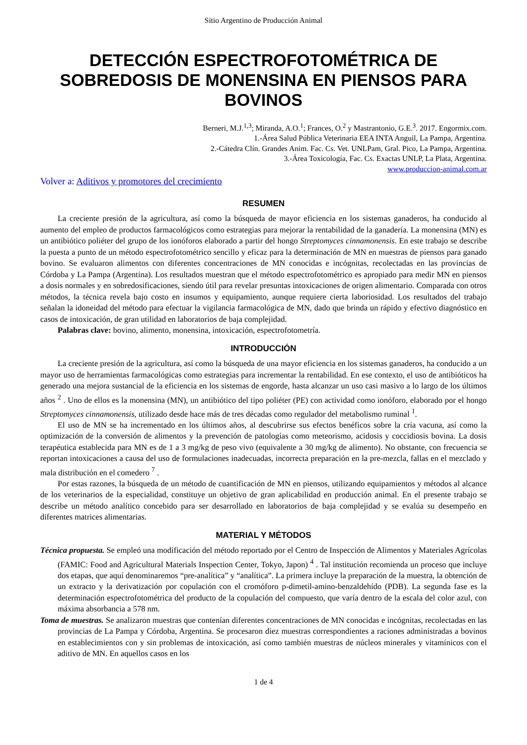Sitio Argentino de Producción Animal
DETECCIÓN ESPECTROFOTOMÉTRICA DE SOBREDOSIS DE MONENSINA EN PIENSOS PARA BOVINOS
Berneri, M.J.<sup>1,3</sup>; Miranda, A.O.<sup>1</sup>; Frances, O.<sup>2</sup> y Mastrantonio, G.E.<sup>3</sup>. 2017. Engormix.com.
1.-Área Salud Pública Veterinaria EEA INTA Anguil, La Pampa, Argentina.
2.-Cátedra Clín. Grandes Anim. Fac. Cs. Vet. UNLPam, Gral. Pico, La Pampa, Argentina.
3.-Área Toxicología, Fac. Cs. Exactas UNLP, La Plata, Argentina.
www.produccion-animal.com.ar
Volver a: Aditivos y promotores del crecimiento
RESUMEN
La creciente presión de la agricultura, así como la búsqueda de mayor eficiencia en los sistemas ganaderos, ha conducido al aumento del empleo de productos farmacológicos como estrategias para mejorar la rentabilidad de la ganadería. La monensina (MN) es un antibiótico poliéter del grupo de los ionóforos elaborado a partir del hongo Streptomyces cinnamonensis. En este trabajo se describe la puesta a punto de un método espectrofotométrico sencillo y eficaz para la determinación de MN en muestras de piensos para ganado bovino. Se evaluaron alimentos con diferentes concentraciones de MN conocidas e incógnitas, recolectadas en las provincias de Córdoba y La Pampa (Argentina). Los resultados muestran que el método espectrofotométrico es apropiado para medir MN en piensos a dosis normales y en sobredosificaciones, siendo útil para revelar presuntas intoxicaciones de origen alimentario. Comparada con otros métodos, la técnica revela bajo costo en insumos y equipamiento, aunque requiere cierta laboriosidad. Los resultados del trabajo señalan la idoneidad del método para efectuar la vigilancia farmacológica de MN, dado que brinda un rápido y efectivo diagnóstico en casos de intoxicación, de gran utilidad en laboratorios de baja complejidad.
Palabras clave: bovino, alimento, monensina, intoxicación, espectrofotometría.
INTRODUCCIÓN
La creciente presión de la agricultura, así como la búsqueda de una mayor eficiencia en los sistemas ganaderos, ha conducido a un mayor uso de herramientas farmacológicas como estrategias para incrementar la rentabilidad. En ese contexto, el uso de antibióticos ha generado una mejora sustancial de la eficiencia en los sistemas de engorde, hasta alcanzar un uso casi masivo a lo largo de los últimos años <sup>2</sup> . Uno de ellos es la monensina (MN), un antibiótico del tipo poliéter (PE) con actividad como ionóforo, elaborado por el hongo Streptomyces cinnamonensis, utilizado desde hace más de tres décadas como regulador del metabolismo ruminal <sup>1</sup>.
El uso de MN se ha incrementado en los últimos años, al descubrirse sus efectos benéficos sobre la cría vacuna, así como la optimización de la conversión de alimentos y la prevención de patologías como meteorismo, acidosis y coccidiosis bovina. La dosis terapéutica establecida para MN es de 1 a 3 mg/kg de peso vivo (equivalente a 30 mg/kg de alimento). No obstante, con frecuencia se reportan intoxicaciones a causa del uso de formulaciones inadecuadas, incorrecta preparación en la pre-mezcla, fallas en el mezclado y mala distribución en el comedero <sup>7</sup> .
Por estas razones, la búsqueda de un método de cuantificación de MN en piensos, utilizando equipamientos y métodos al alcance de los veterinarios de la especialidad, constituye un objetivo de gran aplicabilidad en producción animal. En el presente trabajo se describe un método analítico concebido para ser desarrollado en laboratorios de baja complejidad y se evalúa su desempeño en diferentes matrices alimentarias.
MATERIAL Y MÉTODOS
Técnica propuesta. Se empleó una modificación del método reportado por el Centro de Inspección de Alimentos y Materiales Agrícolas (FAMIC: Food and Agricultural Materials Inspection Center, Tokyo, Japon) <sup>4</sup> . Tal institución recomienda un proceso que incluye dos etapas, que aquí denominaremos “pre-analítica” y “analítica”. La primera incluye la preparación de la muestra, la obtención de un extracto y la derivatización por copulación con el cromóforo p-dimetil-amino-benzaldehído (PDB). La segunda fase es la determinación espectrofotométrica del producto de la copulación del compuesto, que varía dentro de la escala del color azul, con máxima absorbancia a 578 nm.
Toma de muestras. Se analizaron muestras que contenían diferentes concentraciones de MN conocidas e incógnitas, recolectadas en las provincias de La Pampa y Córdoba, Argentina. Se procesaron diez muestras correspondientes a raciones administradas a bovinos en establecimientos con y sin problemas de intoxicación, así como también muestras de núcleos minerales y vitamínicos con el aditivo de MN. En aquellos casos en los
1 de 4